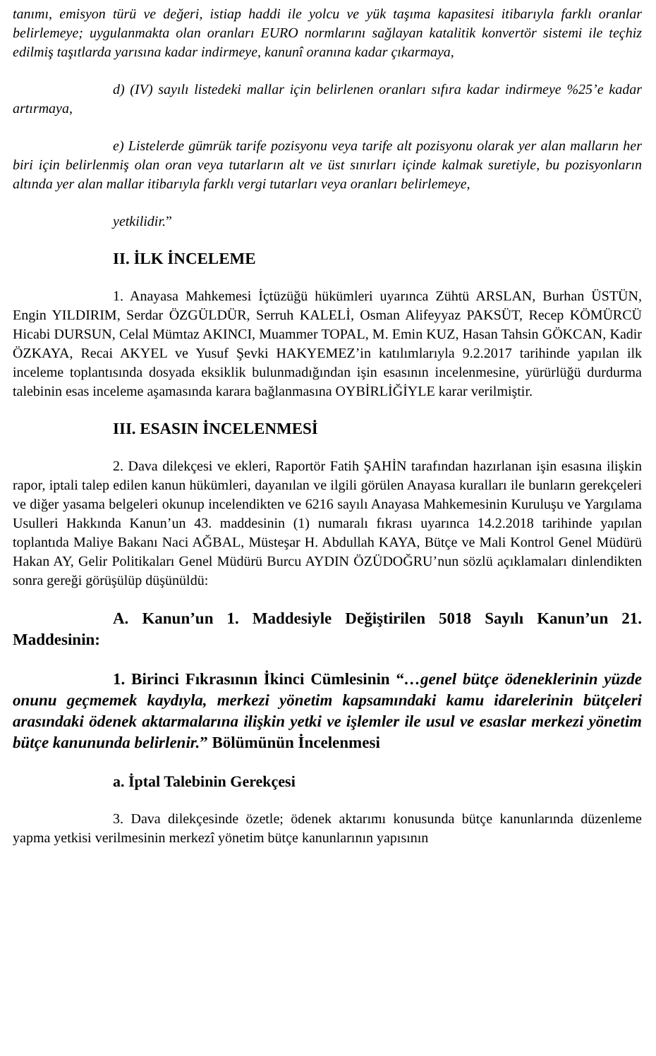tanımı, emisyon türü ve değeri, istiap haddi ile yolcu ve yük taşıma kapasitesi itibarıyla farklı oranlar belirlemeye; uygulanmakta olan oranları EURO normlarını sağlayan katalitik konvertör sistemi ile teçhiz edilmiş taşıtlarda yarısına kadar indirmeye, kanunî oranına kadar çıkarmaya,
d) (IV) sayılı listedeki mallar için belirlenen oranları sıfıra kadar indirmeye %25’e kadar artırmaya,
e) Listelerde gümrük tarife pozisyonu veya tarife alt pozisyonu olarak yer alan malların her biri için belirlenmiş olan oran veya tutarların alt ve üst sınırları içinde kalmak suretiyle, bu pozisyonların altında yer alan mallar itibarıyla farklı vergi tutarları veya oranları belirlemeye,
yetkilidir.”
II. İLK İNCELEME
1. Anayasa Mahkemesi İçtüzüğü hükümleri uyarınca Zühtü ARSLAN, Burhan ÜSTÜN, Engin YILDIRIM, Serdar ÖZGÜLDÜR, Serruh KALELİ, Osman Alifeyyaz PAKSÜT, Recep KÖMÜRCÜ Hicabi DURSUN, Celal Mümtaz AKINCI, Muammer TOPAL, M. Emin KUZ, Hasan Tahsin GÖKCAN, Kadir ÖZKAYA, Recai AKYEL ve Yusuf Şevki HAKYEMEZ’in katılımlarıyla 9.2.2017 tarihinde yapılan ilk inceleme toplantısında dosyada eksiklik bulunmadığından işin esasının incelenmesine, yürürlüğü durdurma talebinin esas inceleme aşamasında karara bağlanmasına OYBİRLİĞİYLE karar verilmiştir.
III. ESASIN İNCELENMESİ
2. Dava dilekçesi ve ekleri, Raportör Fatih ŞAHİN tarafından hazırlanan işin esasına ilişkin rapor, iptali talep edilen kanun hükümleri, dayanılan ve ilgili görülen Anayasa kuralları ile bunların gerekçeleri ve diğer yasama belgeleri okunup incelendikten ve 6216 sayılı Anayasa Mahkemesinin Kuruluşu ve Yargılama Usulleri Hakkında Kanun’un 43. maddesinin (1) numaralı fıkrası uyarınca 14.2.2018 tarihinde yapılan toplantıda Maliye Bakanı Naci AĞBAL, Müsteşar H. Abdullah KAYA, Bütçe ve Mali Kontrol Genel Müdürü Hakan AY, Gelir Politikaları Genel Müdürü Burcu AYDIN ÖZÜDOĞRU’nun sözlü açıklamaları dinlendikten sonra gereği görüşülüp düşünüldü:
A. Kanun’un 1. Maddesiyle Değiştirilen 5018 Sayılı Kanun’un 21. Maddesinin:
1. Birinci Fıkrasının İkinci Cümlesinin “…genel bütçe ödeneklerinin yüzde onunu geçmemek kaydıyla, merkezi yönetim kapsamındaki kamu idarelerinin bütçeleri arasındaki ödenek aktarmalarına ilişkin yetki ve işlemler ile usul ve esaslar merkezi yönetim bütçe kanununda belirlenir.” Bölümünün İncelenmesi
a. İptal Talebinin Gerekçesi
3. Dava dilekçesinde özetle; ödenek aktarımı konusunda bütçe kanunlarında düzenleme yapma yetkisi verilmesinin merkezî yönetim bütçe kanunlarının yapısının